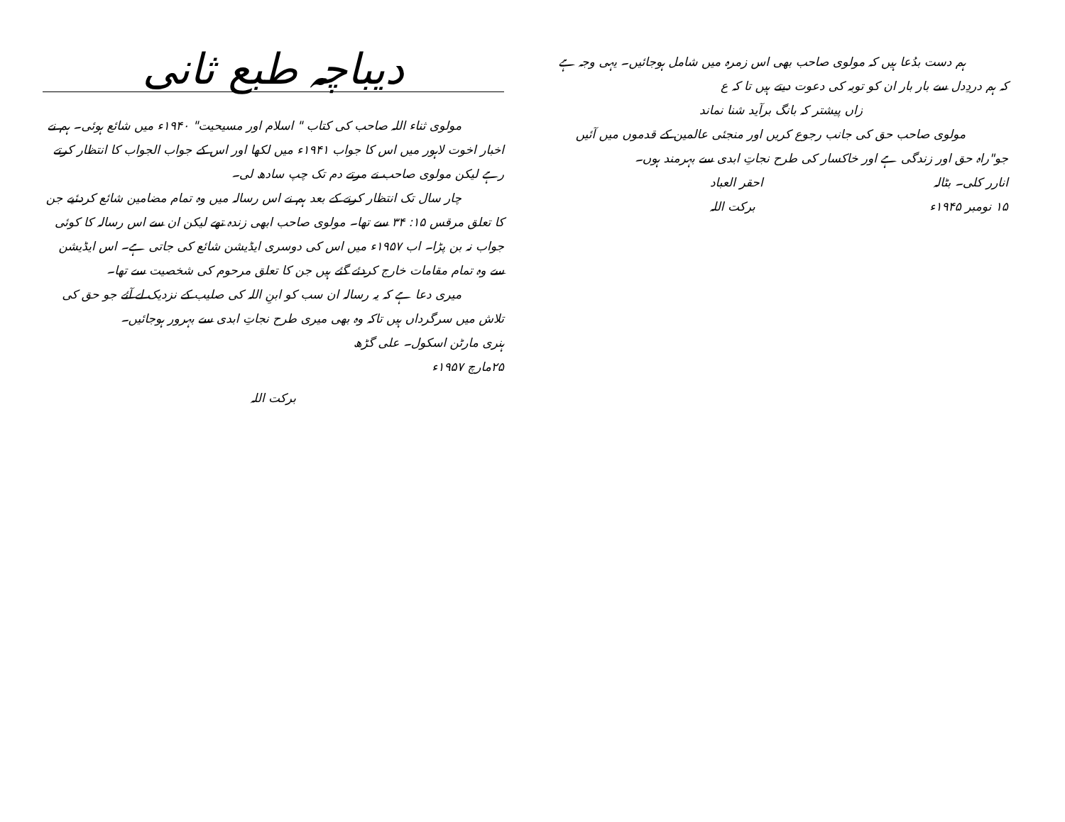ہم دست بدُعا ہیں کہ مولوی صاحب بھی اس زمرہ میں شامل ہوجائیں۔ یہی وجہ ہے کہ ہم دردِدل سے بار بار ان کو توبہ کی دعوت دیتے ہیں تا کہ ع
زاں پیشتر کہ بانگ برآید شنا نماند
مولوی صاحب حق کی جانب رجوع کریں اور منجئی عالمین کے قدموں میں آئیں جو"راہ حق اور زندگی ہے اور خاکسار کی طرح نجاتِ ابدی سے بہرمند ہوں۔
انارر کلی۔ بٹالہ احقر العباد
۱۵ نومبر ۱۹۴۵ء برکت اللہ
دیباچہ طبع ثانی
مولوی ثناء اللہ صاحب کی کتاب " اسلام اور مسیحیت" ۱۹۴۰ء میں شائع ہوئی۔ ہم نے اخبار اخوت لاہور میں اس کا جواب ۱۹۴۱ء میں لکھا اور اس کے جواب الجواب کا انتظار کرتے رہے لیکن مولوی صاحب نے مرتے دم تک چپ سادھ لی۔
چار سال تک انتظار کرنے کے بعد ہم نے اس رسالہ میں وہ تمام مضامین شائع کردئیے جن کا تعلق مرقس ۱۵: ۳۴ سے تھا۔ مولوی صاحب ابھی زندہ تھے لیکن ان سے اس رسالہ کا کوئی جواب نہ بن پڑا۔ اب ۱۹۵۷ء میں اس کی دوسری ایڈیشن شائع کی جاتی ہے۔ اس ایڈیشن سے وہ تمام مقامات خارج کردئے گئے ہیں جن کا تعلق مرحوم کی شخصیت سے تھا۔
میری دعا ہے کہ یہ رسالہ ان سب کو ابنِ اللہ کی صلیب کے نزدیک لے آئے جو حق کی تلاش میں سرگرداں ہیں تاکہ وہ بھی میری طرح نجاتِ ابدی سے بہرور ہوجائیں۔
ہنری مارٹن اسکول۔ علی گڑھ
۲۵مارچ ۱۹۵۷ء
برکت اللہ